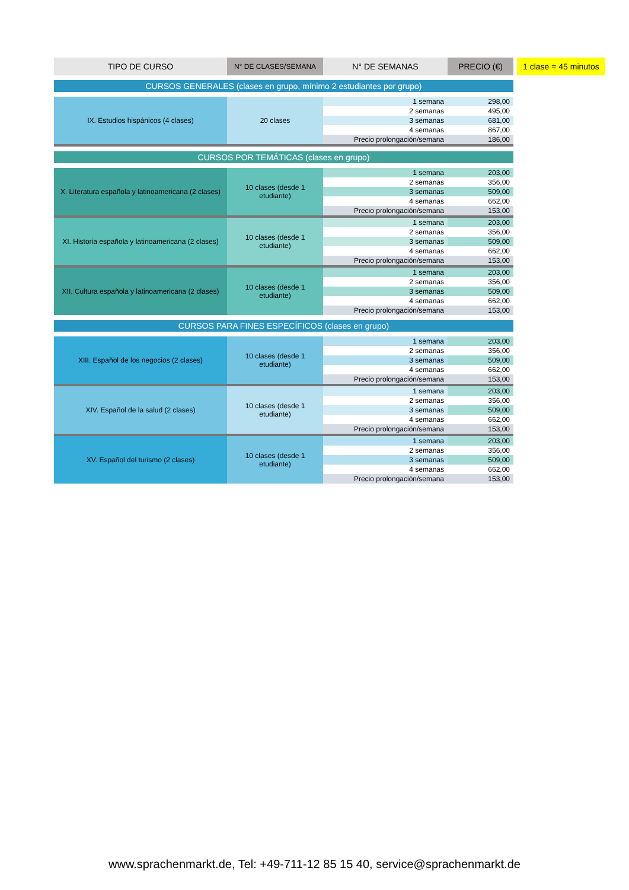1 clase = 45 minutos
| TIPO DE CURSO | N° DE CLASES/SEMANA | N° DE SEMANAS | PRECIO (€) |
| --- | --- | --- | --- |
| CURSOS GENERALES (clases en grupo, mínimo 2 estudiantes por grupo) | | | |
| IX. Estudios hispánicos (4 clases) | 20 clases | 1 semana | 298,00 |
| | | 2 semanas | 495,00 |
| | | 3 semanas | 681,00 |
| | | 4 semanas | 867,00 |
| | | Precio prolongación/semana | 186,00 |
| CURSOS POR TEMÁTICAS (clases en grupo) | | | |
| X. Literatura española y latinoamericana (2 clases) | 10 clases (desde 1 etudiante) | 1 semana | 203,00 |
| | | 2 semanas | 356,00 |
| | | 3 semanas | 509,00 |
| | | 4 semanas | 662,00 |
| | | Precio prolongación/semana | 153,00 |
| XI. Historia española y latinoamericana (2 clases) | 10 clases (desde 1 etudiante) | 1 semana | 203,00 |
| | | 2 semanas | 356,00 |
| | | 3 semanas | 509,00 |
| | | 4 semanas | 662,00 |
| | | Precio prolongación/semana | 153,00 |
| XII. Cultura española y latinoamericana (2 clases) | 10 clases (desde 1 etudiante) | 1 semana | 203,00 |
| | | 2 semanas | 356,00 |
| | | 3 semanas | 509,00 |
| | | 4 semanas | 662,00 |
| | | Precio prolongación/semana | 153,00 |
| CURSOS PARA FINES ESPECÍFICOS (clases en grupo) | | | |
| XIII. Español de los negocios (2 clases) | 10 clases (desde 1 etudiante) | 1 semana | 203,00 |
| | | 2 semanas | 356,00 |
| | | 3 semanas | 509,00 |
| | | 4 semanas | 662,00 |
| | | Precio prolongación/semana | 153,00 |
| XIV. Español de la salud (2 clases) | 10 clases (desde 1 etudiante) | 1 semana | 203,00 |
| | | 2 semanas | 356,00 |
| | | 3 semanas | 509,00 |
| | | 4 semanas | 662,00 |
| | | Precio prolongación/semana | 153,00 |
| XV. Español del turismo (2 clases) | 10 clases (desde 1 etudiante) | 1 semana | 203,00 |
| | | 2 semanas | 356,00 |
| | | 3 semanas | 509,00 |
| | | 4 semanas | 662,00 |
| | | Precio prolongación/semana | 153,00 |
www.sprachenmarkt.de, Tel: +49-711-12 85 15 40, service@sprachenmarkt.de